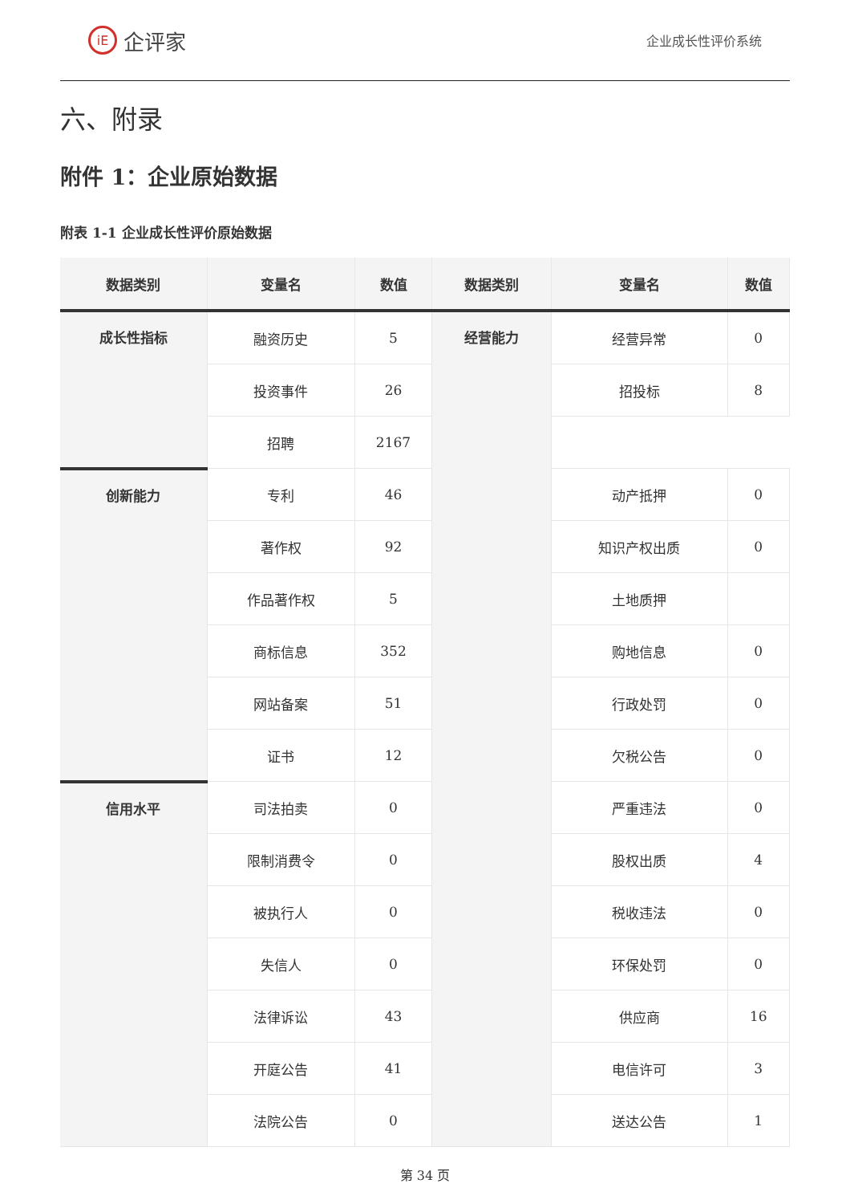iE 企评家
企业成长性评价系统
六、附录
附件 1：企业原始数据
附表 1-1 企业成长性评价原始数据
| 数据类别 | 变量名 | 数值 | 数据类别 | 变量名 | 数值 |
| --- | --- | --- | --- | --- | --- |
| 成长性指标 | 融资历史 | 5 | 经营能力 | 经营异常 | 0 |
| | 投资事件 | 26 | | 招投标 | 8 |
| | 招聘 | 2167 | | | |
| 创新能力 | 专利 | 46 | | 动产抵押 | 0 |
| | 著作权 | 92 | | 知识产权出质 | 0 |
| | 作品著作权 | 5 | | 土地质押 | |
| | 商标信息 | 352 | | 购地信息 | 0 |
| | 网站备案 | 51 | | 行政处罚 | 0 |
| | 证书 | 12 | | 欠税公告 | 0 |
| 信用水平 | 司法拍卖 | 0 | | 严重违法 | 0 |
| | 限制消费令 | 0 | | 股权出质 | 4 |
| | 被执行人 | 0 | | 税收违法 | 0 |
| | 失信人 | 0 | | 环保处罚 | 0 |
| | 法律诉讼 | 43 | | 供应商 | 16 |
| | 开庭公告 | 41 | | 电信许可 | 3 |
| | 法院公告 | 0 | | 送达公告 | 1 |
第 34 页